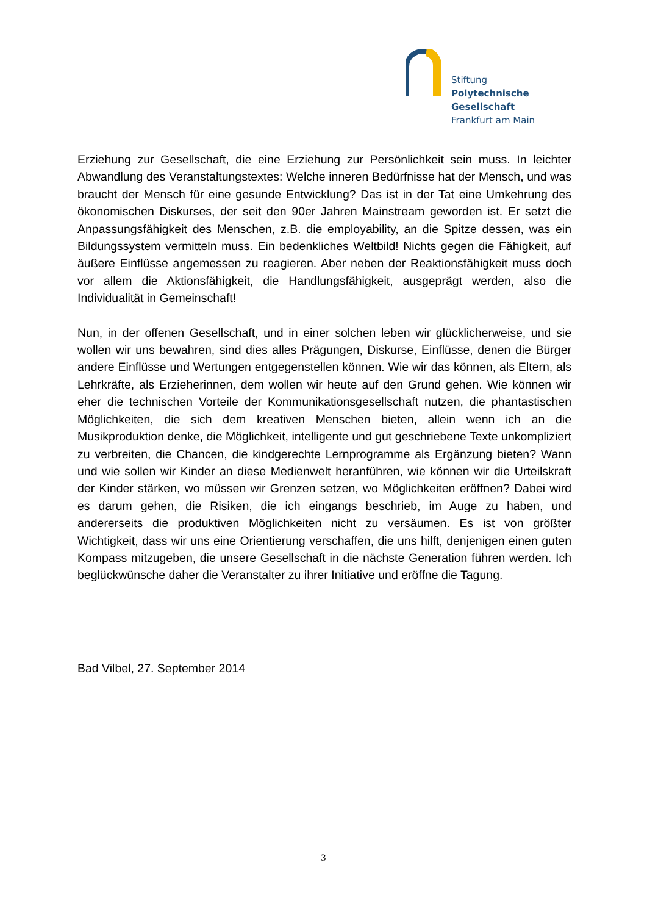Stiftung
Polytechnische
Gesellschaft
Frankfurt am Main
Erziehung zur Gesellschaft, die eine Erziehung zur Persönlichkeit sein muss. In leichter Abwandlung des Veranstaltungstextes: Welche inneren Bedürfnisse hat der Mensch, und was braucht der Mensch für eine gesunde Entwicklung? Das ist in der Tat eine Umkehrung des ökonomischen Diskurses, der seit den 90er Jahren Mainstream geworden ist. Er setzt die Anpassungsfähigkeit des Menschen, z.B. die employability, an die Spitze dessen, was ein Bildungssystem vermitteln muss. Ein bedenkliches Weltbild! Nichts gegen die Fähigkeit, auf äußere Einflüsse angemessen zu reagieren. Aber neben der Reaktionsfähigkeit muss doch vor allem die Aktionsfähigkeit, die Handlungsfähigkeit, ausgeprägt werden, also die Individualität in Gemeinschaft!
Nun, in der offenen Gesellschaft, und in einer solchen leben wir glücklicherweise, und sie wollen wir uns bewahren, sind dies alles Prägungen, Diskurse, Einflüsse, denen die Bürger andere Einflüsse und Wertungen entgegenstellen können. Wie wir das können, als Eltern, als Lehrkräfte, als Erzieherinnen, dem wollen wir heute auf den Grund gehen. Wie können wir eher die technischen Vorteile der Kommunikationsgesellschaft nutzen, die phantastischen Möglichkeiten, die sich dem kreativen Menschen bieten, allein wenn ich an die Musikproduktion denke, die Möglichkeit, intelligente und gut geschriebene Texte unkompliziert zu verbreiten, die Chancen, die kindgerechte Lernprogramme als Ergänzung bieten? Wann und wie sollen wir Kinder an diese Medienwelt heranführen, wie können wir die Urteilskraft der Kinder stärken, wo müssen wir Grenzen setzen, wo Möglichkeiten eröffnen? Dabei wird es darum gehen, die Risiken, die ich eingangs beschrieb, im Auge zu haben, und andererseits die produktiven Möglichkeiten nicht zu versäumen. Es ist von größter Wichtigkeit, dass wir uns eine Orientierung verschaffen, die uns hilft, denjenigen einen guten Kompass mitzugeben, die unsere Gesellschaft in die nächste Generation führen werden. Ich beglückwünsche daher die Veranstalter zu ihrer Initiative und eröffne die Tagung.
Bad Vilbel, 27. September 2014
3